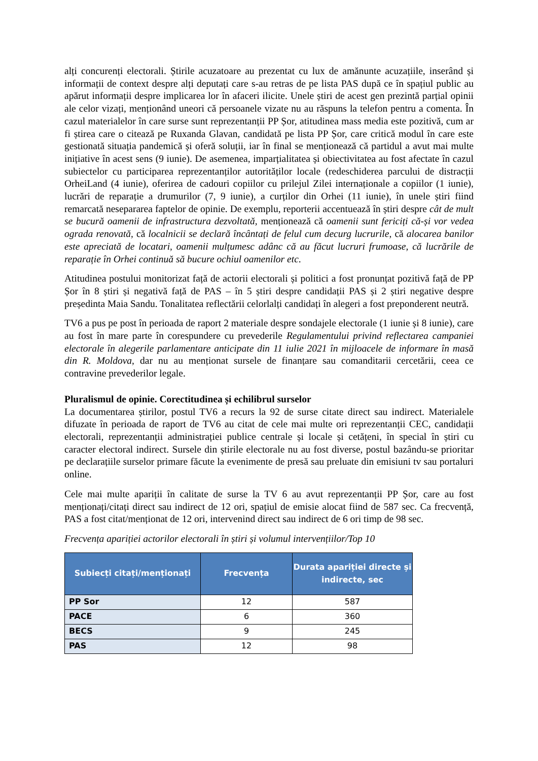alți concurenți electorali. Știrile acuzatoare au prezentat cu lux de amănunte acuzațiile, inserând și informații de context despre alți deputați care s-au retras de pe lista PAS după ce în spațiul public au apărut informații despre implicarea lor în afaceri ilicite. Unele știri de acest gen prezintă parțial opinii ale celor vizați, menționând uneori că persoanele vizate nu au răspuns la telefon pentru a comenta. În cazul materialelor în care surse sunt reprezentanții PP Șor, atitudinea mass media este pozitivă, cum ar fi știrea care o citează pe Ruxanda Glavan, candidată pe lista PP Șor, care critică modul în care este gestionată situația pandemică și oferă soluții, iar în final se menționează că partidul a avut mai multe inițiative în acest sens (9 iunie). De asemenea, imparțialitatea și obiectivitatea au fost afectate în cazul subiectelor cu participarea reprezentanților autorităților locale (redeschiderea parcului de distracții OrheiLand (4 iunie), oferirea de cadouri copiilor cu prilejul Zilei internaționale a copiilor (1 iunie), lucrări de reparație a drumurilor (7, 9 iunie), a curților din Orhei (11 iunie), în unele știri fiind remarcată nesepararea faptelor de opinie. De exemplu, reporterii accentuează în știri despre cât de mult se bucură oamenii de infrastructura dezvoltată, menționează că oamenii sunt fericiți că-și vor vedea ograda renovată, că localnicii se declară încântați de felul cum decurg lucrurile, că alocarea banilor este apreciată de locatari, oamenii mulțumesc adânc că au făcut lucruri frumoase, că lucrările de reparație în Orhei continuă să bucure ochiul oamenilor etc.
Atitudinea postului monitorizat față de actorii electorali și politici a fost pronunțat pozitivă față de PP Șor în 8 știri și negativă față de PAS – în 5 știri despre candidații PAS și 2 știri negative despre președinta Maia Sandu. Tonalitatea reflectării celorlalți candidați în alegeri a fost preponderent neutră.
TV6 a pus pe post în perioada de raport 2 materiale despre sondajele electorale (1 iunie și 8 iunie), care au fost în mare parte în corespundere cu prevederile Regulamentului privind reflectarea campaniei electorale în alegerile parlamentare anticipate din 11 iulie 2021 în mijloacele de informare în masă din R. Moldova, dar nu au menționat sursele de finanțare sau comanditarii cercetării, ceea ce contravine prevederilor legale.
Pluralismul de opinie. Corectitudinea și echilibrul surselor
La documentarea știrilor, postul TV6 a recurs la 92 de surse citate direct sau indirect. Materialele difuzate în perioada de raport de TV6 au citat de cele mai multe ori reprezentanții CEC, candidații electorali, reprezentanții administrației publice centrale și locale și cetățeni, în special în știri cu caracter electoral indirect. Sursele din știrile electorale nu au fost diverse, postul bazându-se prioritar pe declarațiile surselor primare făcute la evenimente de presă sau preluate din emisiuni tv sau portaluri online.
Cele mai multe apariții în calitate de surse la TV 6 au avut reprezentanții PP Șor, care au fost menționați/citați direct sau indirect de 12 ori, spațiul de emisie alocat fiind de 587 sec. Ca frecvență, PAS a fost citat/menționat de 12 ori, intervenind direct sau indirect de 6 ori timp de 98 sec.
Frecvența apariției actorilor electorali în știri și volumul intervențiilor/Top 10
| Subiecți citați/menționați | Frecvența | Durata apariției directe și indirecte, sec |
| --- | --- | --- |
| PP Sor | 12 | 587 |
| PACE | 6 | 360 |
| BECS | 9 | 245 |
| PAS | 12 | 98 |